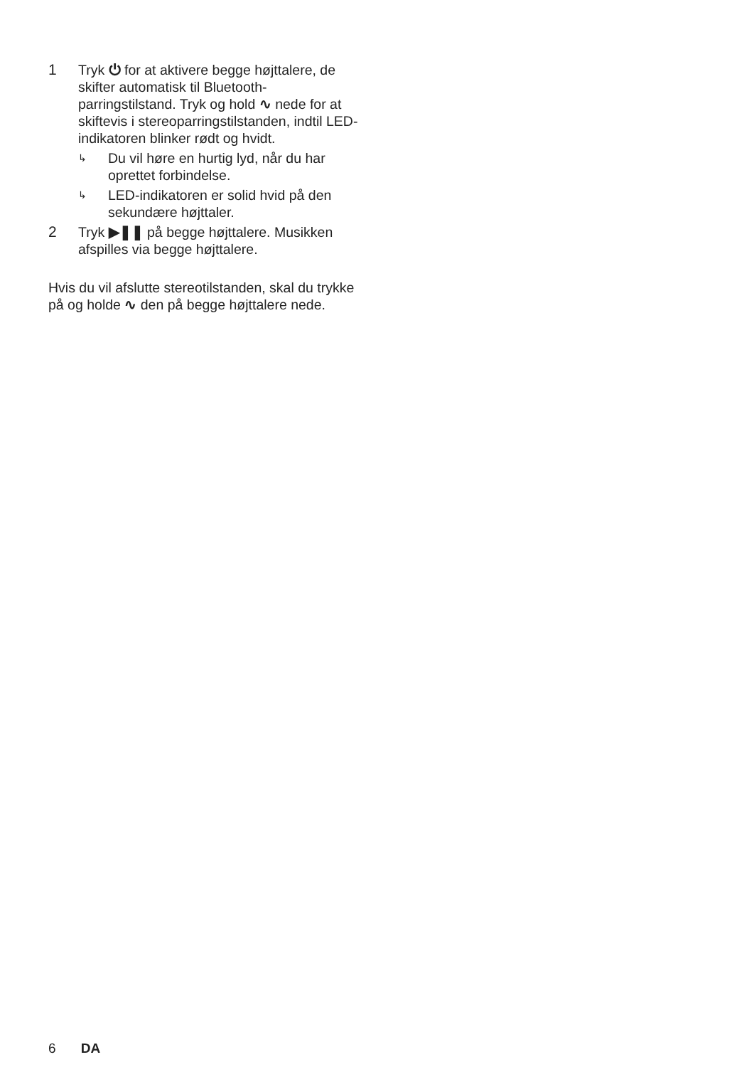1 Tryk ⏻ for at aktivere begge højttalere, de skifter automatisk til Bluetooth-parringstilstand. Tryk og hold ∿ nede for at skiftevis i stereoparringstilstanden, indtil LED-indikatoren blinker rødt og hvidt.
↳
Du vil høre en hurtig lyd, når du har oprettet forbindelse.
↳
LED-indikatoren er solid hvid på den sekundære højttaler.
2 Tryk ▶❚❚ på begge højttalere. Musikken afspilles via begge højttalere.
Hvis du vil afslutte stereotilstanden, skal du trykke på og holde ∿ den på begge højttalere nede.
6 DA